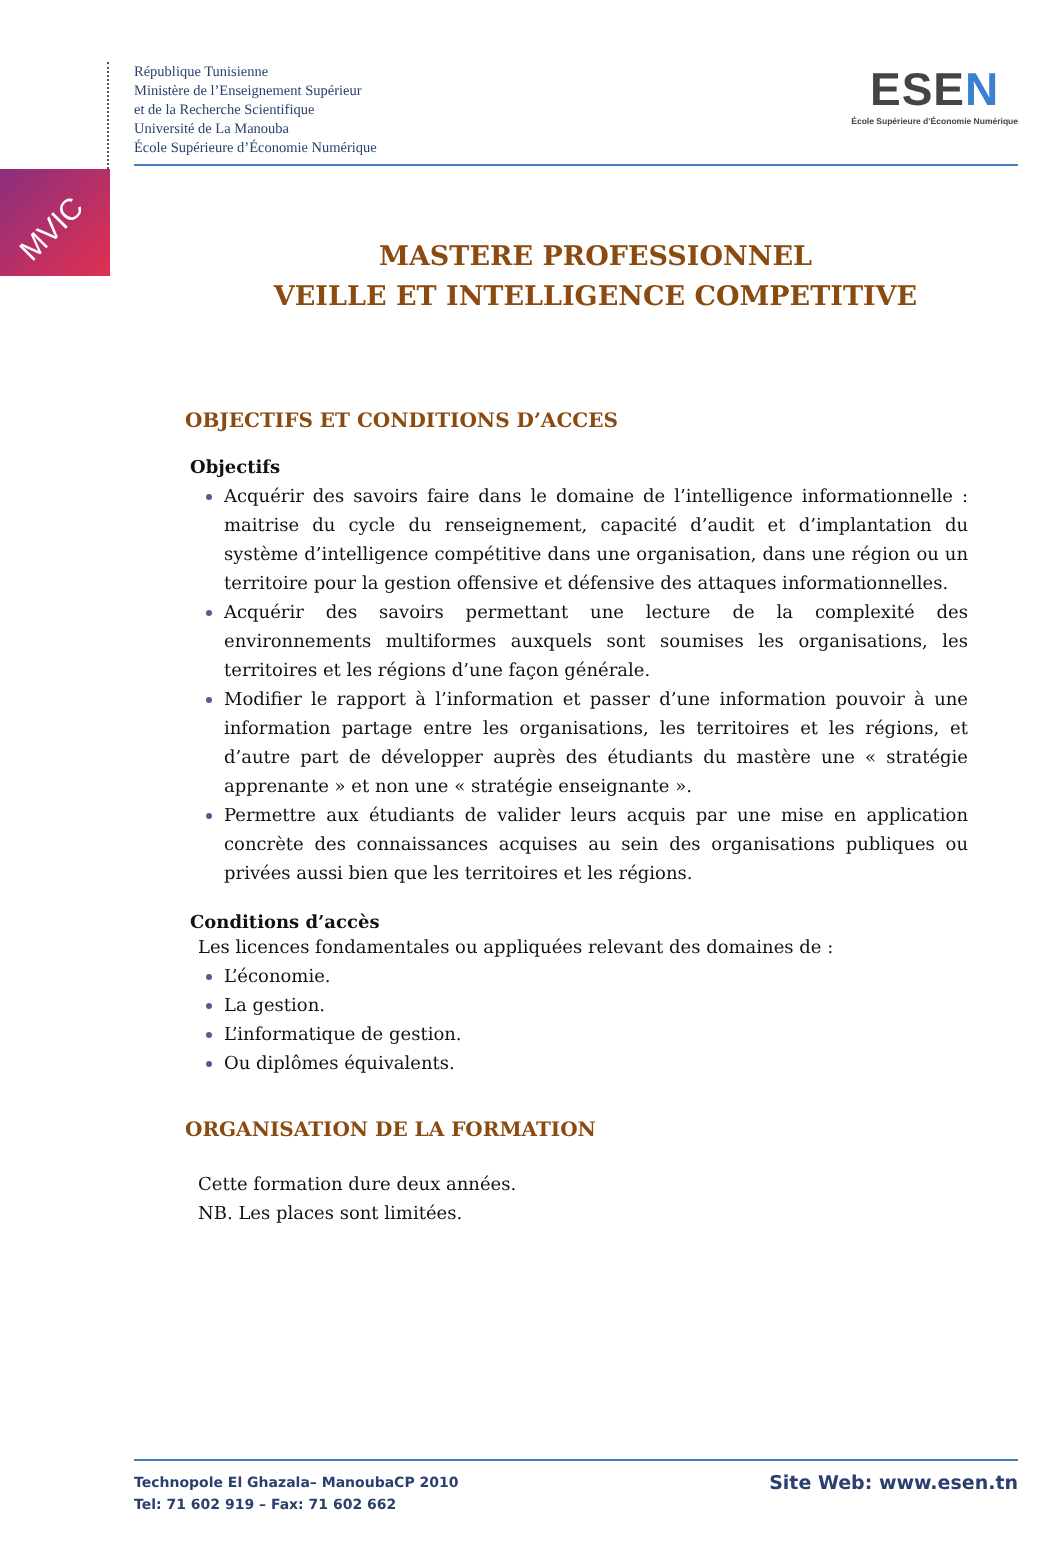MVIC
République Tunisienne
Ministère de l’Enseignement Supérieur
et de la Recherche Scientifique
Université de La Manouba
École Supérieure d’Économie Numérique
ESEN
École Supérieure d’Économie Numérique
MASTERE PROFESSIONNEL
VEILLE ET INTELLIGENCE COMPETITIVE
OBJECTIFS ET CONDITIONS D’ACCES
Objectifs
Acquérir des savoirs faire dans le domaine de l’intelligence informationnelle : maitrise du cycle du renseignement, capacité d’audit et d’implantation du système d’intelligence compétitive dans une organisation, dans une région ou un territoire pour la gestion offensive et défensive des attaques informationnelles.
Acquérir des savoirs permettant une lecture de la complexité des environnements multiformes auxquels sont soumises les organisations, les territoires et les régions d’une façon générale.
Modifier le rapport à l’information et passer d’une information pouvoir à une information partage entre les organisations, les territoires et les régions, et d’autre part de développer auprès des étudiants du mastère une « stratégie apprenante » et non une « stratégie enseignante ».
Permettre aux étudiants de valider leurs acquis par une mise en application concrète des connaissances acquises au sein des organisations publiques ou privées aussi bien que les territoires et les régions.
Conditions d’accès
Les licences fondamentales ou appliquées relevant des domaines de :
L’économie.
La gestion.
L’informatique de gestion.
Ou diplômes équivalents.
ORGANISATION DE LA FORMATION
Cette formation dure deux années.
NB. Les places sont limitées.
Technopole El Ghazala– ManoubaCP 2010
Tel: 71 602 919 – Fax: 71 602 662
Site Web: www.esen.tn